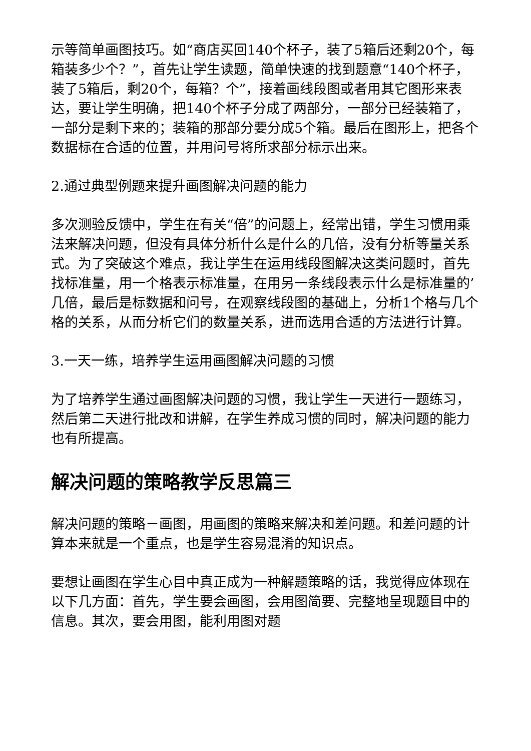示等简单画图技巧。如“商店买回140个杯子，装了5箱后还剩20个，每箱装多少个？”，首先让学生读题，简单快速的找到题意“140个杯子，装了5箱后，剩20个，每箱？个”，接着画线段图或者用其它图形来表达，要让学生明确，把140个杯子分成了两部分，一部分已经装箱了，一部分是剩下来的；装箱的那部分要分成5个箱。最后在图形上，把各个数据标在合适的位置，并用问号将所求部分标示出来。
2.通过典型例题来提升画图解决问题的能力
多次测验反馈中，学生在有关“倍”的问题上，经常出错，学生习惯用乘法来解决问题，但没有具体分析什么是什么的几倍，没有分析等量关系式。为了突破这个难点，我让学生在运用线段图解决这类问题时，首先找标准量，用一个格表示标准量，在用另一条线段表示什么是标准量的’几倍，最后是标数据和问号，在观察线段图的基础上，分析1个格与几个格的关系，从而分析它们的数量关系，进而选用合适的方法进行计算。
3.一天一练，培养学生运用画图解决问题的习惯
为了培养学生通过画图解决问题的习惯，我让学生一天进行一题练习，然后第二天进行批改和讲解，在学生养成习惯的同时，解决问题的能力也有所提高。
解决问题的策略教学反思篇三
解决问题的策略－画图，用画图的策略来解决和差问题。和差问题的计算本来就是一个重点，也是学生容易混淆的知识点。
要想让画图在学生心目中真正成为一种解题策略的话，我觉得应体现在以下几方面：首先，学生要会画图，会用图简要、完整地呈现题目中的信息。其次，要会用图，能利用图对题